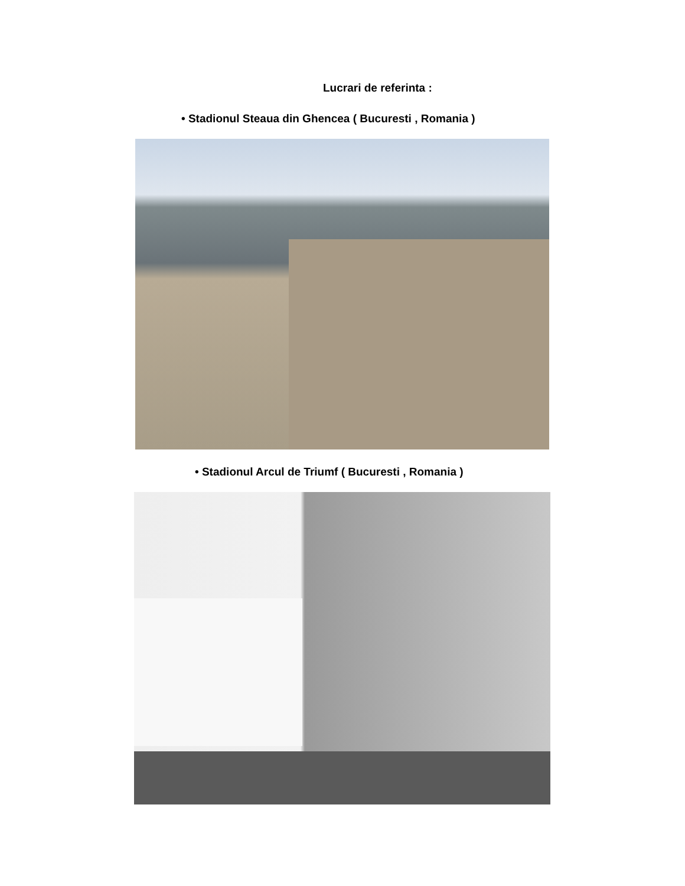Lucrari de referinta :
• Stadionul Steaua din Ghencea ( Bucuresti , Romania )
• Stadionul Arcul de Triumf ( Bucuresti , Romania )